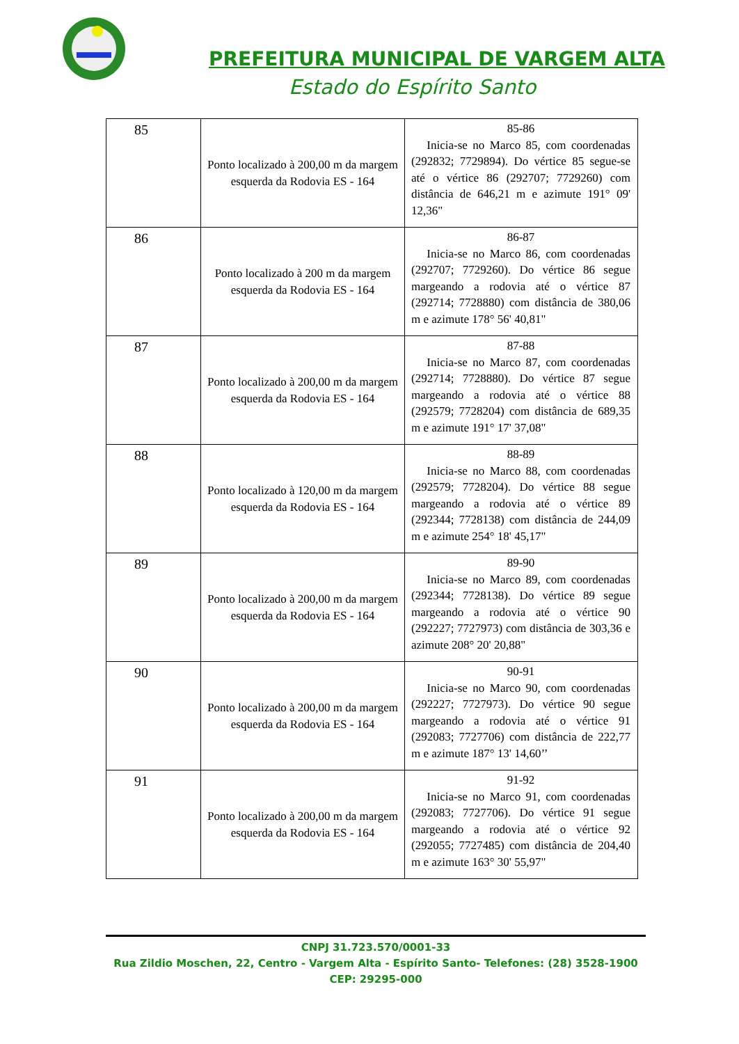PREFEITURA MUNICIPAL DE VARGEM ALTA
Estado do Espírito Santo
| 85 | Ponto localizado à 200,00 m da margem esquerda da Rodovia ES - 164 | 85-86 Inicia-se no Marco 85, com coordenadas (292832; 7729894). Do vértice 85 segue-se até o vértice 86 (292707; 7729260) com distância de 646,21 m e azimute 191° 09' 12,36" |
| 86 | Ponto localizado à 200 m da margem esquerda da Rodovia ES - 164 | 86-87 Inicia-se no Marco 86, com coordenadas (292707; 7729260). Do vértice 86 segue margeando a rodovia até o vértice 87 (292714; 7728880) com distância de 380,06 m e azimute 178° 56' 40,81" |
| 87 | Ponto localizado à 200,00 m da margem esquerda da Rodovia ES - 164 | 87-88 Inicia-se no Marco 87, com coordenadas (292714; 7728880). Do vértice 87 segue margeando a rodovia até o vértice 88 (292579; 7728204) com distância de 689,35 m e azimute 191° 17' 37,08" |
| 88 | Ponto localizado à 120,00 m da margem esquerda da Rodovia ES - 164 | 88-89 Inicia-se no Marco 88, com coordenadas (292579; 7728204). Do vértice 88 segue margeando a rodovia até o vértice 89 (292344; 7728138) com distância de 244,09 m e azimute 254° 18' 45,17" |
| 89 | Ponto localizado à 200,00 m da margem esquerda da Rodovia ES - 164 | 89-90 Inicia-se no Marco 89, com coordenadas (292344; 7728138). Do vértice 89 segue margeando a rodovia até o vértice 90 (292227; 7727973) com distância de 303,36 e azimute 208° 20' 20,88" |
| 90 | Ponto localizado à 200,00 m da margem esquerda da Rodovia ES - 164 | 90-91 Inicia-se no Marco 90, com coordenadas (292227; 7727973). Do vértice 90 segue margeando a rodovia até o vértice 91 (292083; 7727706) com distância de 222,77 m e azimute 187° 13' 14,60’’ |
| 91 | Ponto localizado à 200,00 m da margem esquerda da Rodovia ES - 164 | 91-92 Inicia-se no Marco 91, com coordenadas (292083; 7727706). Do vértice 91 segue margeando a rodovia até o vértice 92 (292055; 7727485) com distância de 204,40 m e azimute 163° 30' 55,97" |
CNPJ 31.723.570/0001-33
Rua Zildio Moschen, 22, Centro - Vargem Alta - Espírito Santo- Telefones: (28) 3528-1900
CEP: 29295-000